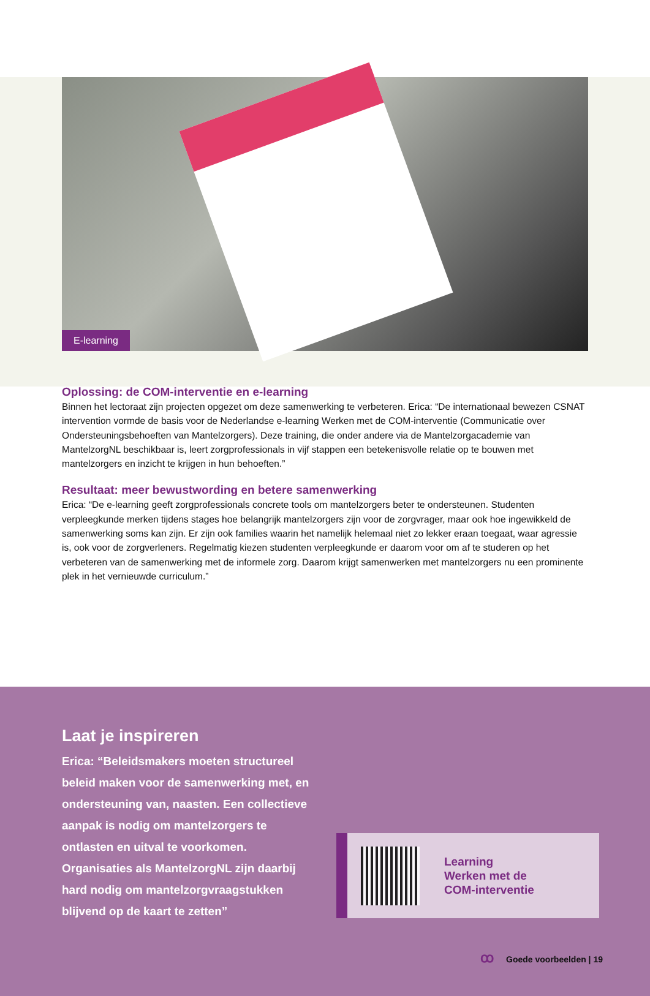E-learning
Oplossing: de COM-interventie en e-learning
Binnen het lectoraat zijn projecten opgezet om deze samenwerking te verbeteren. Erica: “De internationaal bewezen CSNAT intervention vormde de basis voor de Nederlandse e-learning Werken met de COM-interventie (Communicatie over Ondersteuningsbehoeften van Mantelzorgers). Deze training, die onder andere via de Mantelzorgacademie van MantelzorgNL beschikbaar is, leert zorgprofessionals in vijf stappen een betekenisvolle relatie op te bouwen met mantelzorgers en inzicht te krijgen in hun behoeften.”
Resultaat: meer bewustwording en betere samenwerking
Erica: “De e-learning geeft zorgprofessionals concrete tools om mantelzorgers beter te ondersteunen. Studenten verpleegkunde merken tijdens stages hoe belangrijk mantelzorgers zijn voor de zorgvrager, maar ook hoe ingewikkeld de samenwerking soms kan zijn. Er zijn ook families waarin het namelijk helemaal niet zo lekker eraan toegaat, waar agressie is, ook voor de zorgverleners. Regelmatig kiezen studenten verpleegkunde er daarom voor om af te studeren op het verbeteren van de samenwerking met de informele zorg. Daarom krijgt samenwerken met mantelzorgers nu een prominente plek in het vernieuwde curriculum.”
Laat je inspireren
Erica: “Beleidsmakers moeten structureel beleid maken voor de samenwerking met, en ondersteuning van, naasten. Een collectieve aanpak is nodig om mantelzorgers te ontlasten en uitval te voorkomen. Organisaties als MantelzorgNL zijn daarbij hard nodig om mantelzorgvraagstukken blijvend op de kaart te zetten”
Learning
Werken met de
COM-interventie
ꝏ Goede voorbeelden | 19